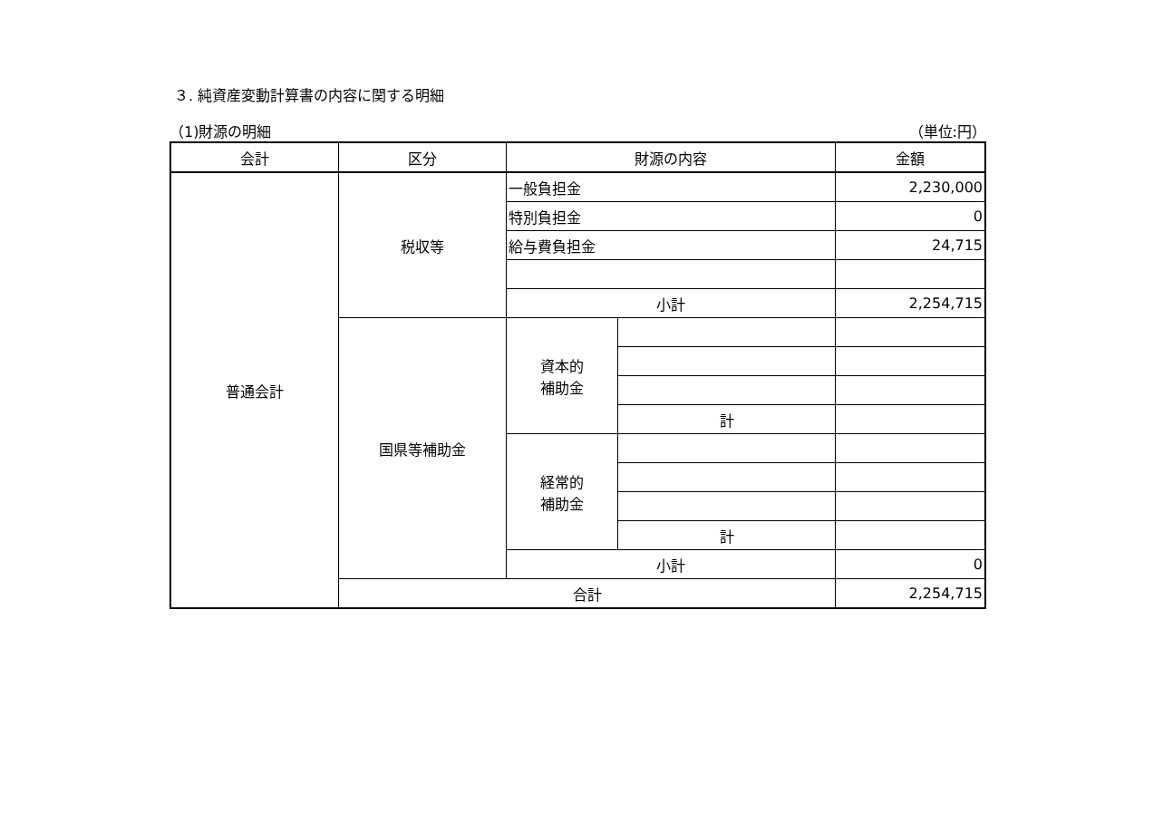３. 純資産変動計算書の内容に関する明細
（1)財源の明細 （単位:円）
| 会計 | 区分 | 財源の内容 | | 金額 |
| --- | --- | --- | --- | --- |
| 普通会計 | 税収等 | 一般負担金 | | 2,230,000 |
| | | 特別負担金 | | 0 |
| | | 給与費負担金 | | 24,715 |
| | | 小計 | | 2,254,715 |
| | 国県等補助金 | 資本的 補助金 | | |
| | | | 計 | |
| | | 経常的 補助金 | | |
| | | | 計 | |
| | | 小計 | | 0 |
| | 合計 | | | 2,254,715 |